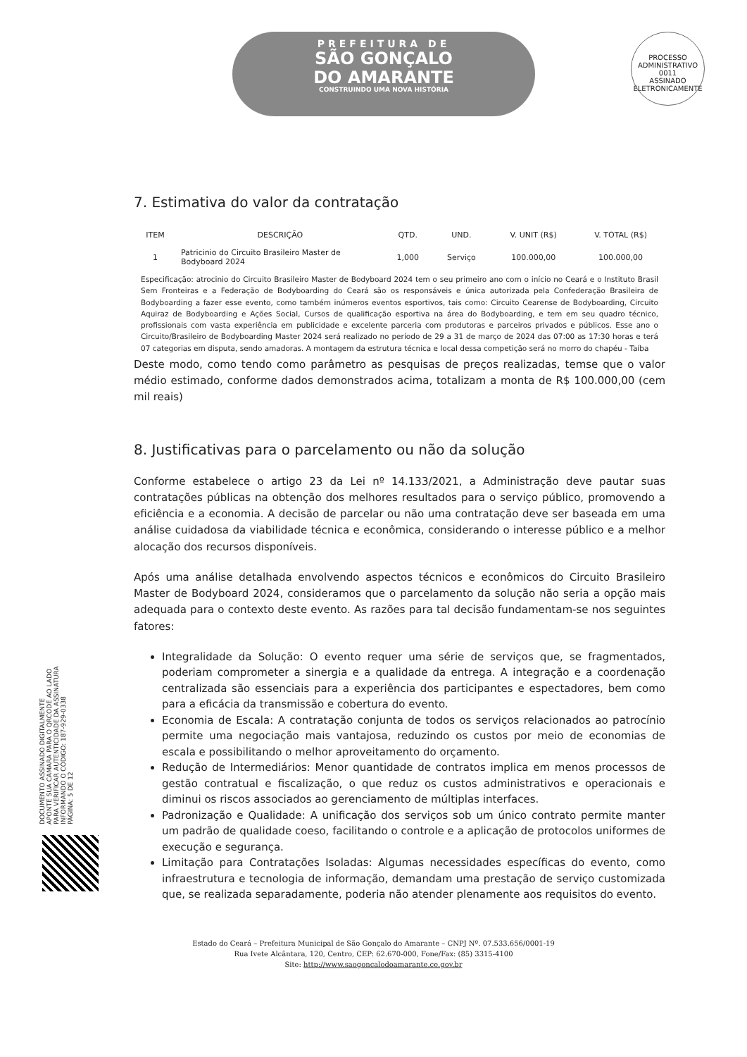PREFEITURA DE
SÃO GONÇALO
DO AMARANTE
CONSTRUINDO UMA NOVA HISTÓRIA
PROCESSO ADMINISTRATIVO
0011
ASSINADO ELETRONICAMENTE
7. Estimativa do valor da contratação
| ITEM | DESCRIÇÃO | QTD. | UND. | V. UNIT (R$) | V. TOTAL (R$) |
| --- | --- | --- | --- | --- | --- |
| 1 | Patricinio do Circuito Brasileiro Master de Bodyboard 2024 | 1,000 | Serviço | 100.000,00 | 100.000,00 |
| Especificação: atrocinio do Circuito Brasileiro Master de Bodyboard 2024 tem o seu primeiro ano com o início no Ceará e o Instituto Brasil Sem Fronteiras e a Federação de Bodyboarding do Ceará são os responsáveis e única autorizada pela Confederação Brasileira de Bodyboarding a fazer esse evento, como também inúmeros eventos esportivos, tais como: Circuito Cearense de Bodyboarding, Circuito Aquiraz de Bodyboarding e Ações Social, Cursos de qualificação esportiva na área do Bodyboarding, e tem em seu quadro técnico, profissionais com vasta experiência em publicidade e excelente parceria com produtoras e parceiros privados e públicos. Esse ano o Circuito/Brasileiro de Bodyboarding Master 2024 será realizado no período de 29 a 31 de março de 2024 das 07:00 as 17:30 horas e terá 07 categorias em disputa, sendo amadoras. A montagem da estrutura técnica e local dessa competição será no morro do chapéu - Taíba | | | | | |
Deste modo, como tendo como parâmetro as pesquisas de preços realizadas, temse que o valor médio estimado, conforme dados demonstrados acima, totalizam a monta de R$ 100.000,00 (cem mil reais)
8. Justificativas para o parcelamento ou não da solução
Conforme estabelece o artigo 23 da Lei nº 14.133/2021, a Administração deve pautar suas contratações públicas na obtenção dos melhores resultados para o serviço público, promovendo a eficiência e a economia. A decisão de parcelar ou não uma contratação deve ser baseada em uma análise cuidadosa da viabilidade técnica e econômica, considerando o interesse público e a melhor alocação dos recursos disponíveis.
Após uma análise detalhada envolvendo aspectos técnicos e econômicos do Circuito Brasileiro Master de Bodyboard 2024, consideramos que o parcelamento da solução não seria a opção mais adequada para o contexto deste evento. As razões para tal decisão fundamentam-se nos seguintes fatores:
Integralidade da Solução: O evento requer uma série de serviços que, se fragmentados, poderiam comprometer a sinergia e a qualidade da entrega. A integração e a coordenação centralizada são essenciais para a experiência dos participantes e espectadores, bem como para a eficácia da transmissão e cobertura do evento.
Economia de Escala: A contratação conjunta de todos os serviços relacionados ao patrocínio permite uma negociação mais vantajosa, reduzindo os custos por meio de economias de escala e possibilitando o melhor aproveitamento do orçamento.
Redução de Intermediários: Menor quantidade de contratos implica em menos processos de gestão contratual e fiscalização, o que reduz os custos administrativos e operacionais e diminui os riscos associados ao gerenciamento de múltiplas interfaces.
Padronização e Qualidade: A unificação dos serviços sob um único contrato permite manter um padrão de qualidade coeso, facilitando o controle e a aplicação de protocolos uniformes de execução e segurança.
Limitação para Contratações Isoladas: Algumas necessidades específicas do evento, como infraestrutura e tecnologia de informação, demandam uma prestação de serviço customizada que, se realizada separadamente, poderia não atender plenamente aos requisitos do evento.
Estado do Ceará – Prefeitura Municipal de São Gonçalo do Amarante – CNPJ Nº. 07.533.656/0001-19
Rua Ivete Alcântara, 120, Centro, CEP: 62.670-000, Fone/Fax: (85) 3315-4100
Site: http://www.saogoncalodoamarante.ce.gov.br
DOCUMENTO ASSINADO DIGITALMENTE
APONTE SUA CAMARA PARA O QRCODE AO LADO
PARA VERIFICAR AUTENTICIDADE DA ASSINATURA
INFORMANDO O CÓDIGO: 187-929-0338
PÁGINA: 5 DE 12